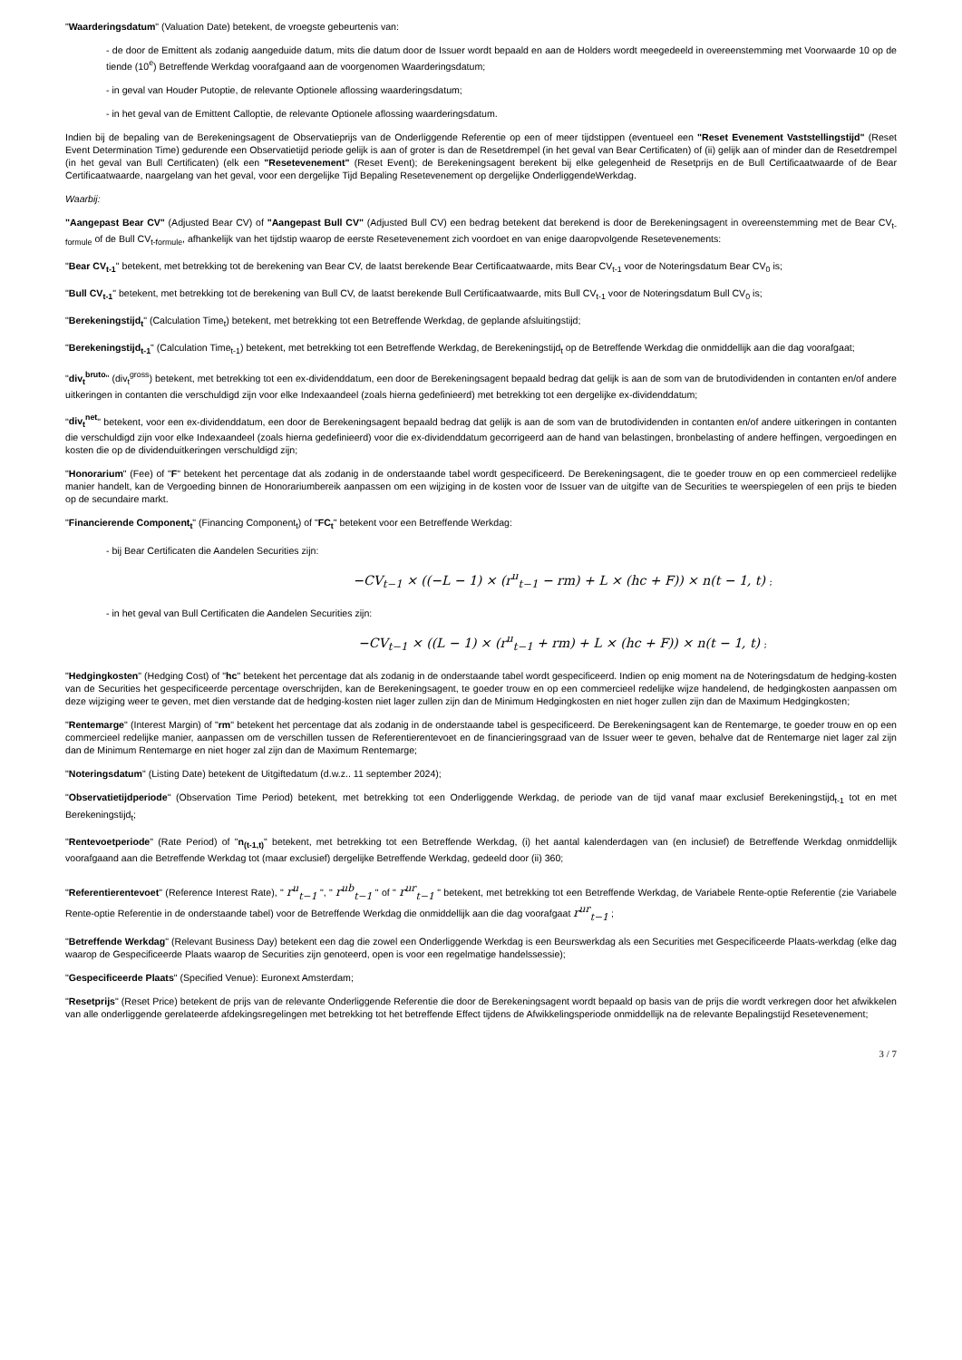"Waarderingsdatum" (Valuation Date) betekent, de vroegste gebeurtenis van:
- de door de Emittent als zodanig aangeduide datum, mits die datum door de Issuer wordt bepaald en aan de Holders wordt meegedeeld in overeenstemming met Voorwaarde 10 op de tiende (10<sup>e</sup>) Betreffende Werkdag voorafgaand aan de voorgenomen Waarderingsdatum;
- in geval van Houder Putoptie, de relevante Optionele aflossing waarderingsdatum;
- in het geval van de Emittent Calloptie, de relevante Optionele aflossing waarderingsdatum.
Indien bij de bepaling van de Berekeningsagent de Observatieprijs van de Onderliggende Referentie op een of meer tijdstippen (eventueel een "Reset Evenement Vaststellingstijd" (Reset Event Determination Time) gedurende een Observatietijd periode gelijk is aan of groter is dan de Resetdrempel (in het geval van Bear Certificaten) of (ii) gelijk aan of minder dan de Resetdrempel (in het geval van Bull Certificaten) (elk een "Resetevenement" (Reset Event); de Berekeningsagent berekent bij elke gelegenheid de Resetprijs en de Bull Certificaatwaarde of de Bear Certificaatwaarde, naargelang van het geval, voor een dergelijke Tijd Bepaling Resetevenement op dergelijke OnderliggendeWerkdag.
Waarbij:
"Aangepast Bear CV" (Adjusted Bear CV) of "Aangepast Bull CV" (Adjusted Bull CV) een bedrag betekent dat berekend is door de Berekeningsagent in overeenstemming met de Bear CV<sub>t-formule</sub> of de Bull CV<sub>t-formule</sub>, afhankelijk van het tijdstip waarop de eerste Resetevenement zich voordoet en van enige daaropvolgende Resetevenements:
"Bear CV<sub>t-1</sub>" betekent, met betrekking tot de berekening van Bear CV, de laatst berekende Bear Certificaatwaarde, mits Bear CV<sub>t-1</sub> voor de Noteringsdatum Bear CV<sub>0</sub> is;
"Bull CV<sub>t-1</sub>" betekent, met betrekking tot de berekening van Bull CV, de laatst berekende Bull Certificaatwaarde, mits Bull CV<sub>t-1</sub> voor de Noteringsdatum Bull CV<sub>0</sub> is;
"Berekeningstijd<sub>t</sub>" (Calculation Time<sub>t</sub>) betekent, met betrekking tot een Betreffende Werkdag, de geplande afsluitingstijd;
"Berekeningstijd<sub>t-1</sub>" (Calculation Time<sub>t-1</sub>) betekent, met betrekking tot een Betreffende Werkdag, de Berekeningstijd<sub>t</sub> op de Betreffende Werkdag die onmiddellijk aan die dag voorafgaat;
"div<sub>t</sub><sup>bruto</sup>" (div<sub>t</sub><sup>gross</sup>) betekent, met betrekking tot een ex-dividenddatum, een door de Berekeningsagent bepaald bedrag dat gelijk is aan de som van de brutodividenden in contanten en/of andere uitkeringen in contanten die verschuldigd zijn voor elke Indexaandeel (zoals hierna gedefinieerd) met betrekking tot een dergelijke ex-dividenddatum;
"div<sub>t</sub><sup>net</sup>" betekent, voor een ex-dividenddatum, een door de Berekeningsagent bepaald bedrag dat gelijk is aan de som van de brutodividenden in contanten en/of andere uitkeringen in contanten die verschuldigd zijn voor elke Indexaandeel (zoals hierna gedefinieerd) voor die ex-dividenddatum gecorrigeerd aan de hand van belastingen, bronbelasting of andere heffingen, vergoedingen en kosten die op de dividenduitkeringen verschuldigd zijn;
"Honorarium" (Fee) of "F" betekent het percentage dat als zodanig in de onderstaande tabel wordt gespecificeerd. De Berekeningsagent, die te goeder trouw en op een commercieel redelijke manier handelt, kan de Vergoeding binnen de Honorariumbereik aanpassen om een wijziging in de kosten voor de Issuer van de uitgifte van de Securities te weerspiegelen of een prijs te bieden op de secundaire markt.
"Financierende Component<sub>t</sub>" (Financing Component<sub>t</sub>) of "FC<sub>t</sub>" betekent voor een Betreffende Werkdag:
- bij Bear Certificaten die Aandelen Securities zijn:
−CV<sub>t−1</sub> × ((−L − 1) × (r<sup>u</sup><sub>t−1</sub> − rm) + L × (hc + F)) × n(t − 1, t) ;
- in het geval van Bull Certificaten die Aandelen Securities zijn:
−CV<sub>t−1</sub> × ((L − 1) × (r<sup>u</sup><sub>t−1</sub> + rm) + L × (hc + F)) × n(t − 1, t) ;
"Hedgingkosten" (Hedging Cost) of "hc" betekent het percentage dat als zodanig in de onderstaande tabel wordt gespecificeerd. Indien op enig moment na de Noteringsdatum de hedging-kosten van de Securities het gespecificeerde percentage overschrijden, kan de Berekeningsagent, te goeder trouw en op een commercieel redelijke wijze handelend, de hedgingkosten aanpassen om deze wijziging weer te geven, met dien verstande dat de hedging-kosten niet lager zullen zijn dan de Minimum Hedgingkosten en niet hoger zullen zijn dan de Maximum Hedgingkosten;
"Rentemarge" (Interest Margin) of "rm" betekent het percentage dat als zodanig in de onderstaande tabel is gespecificeerd. De Berekeningsagent kan de Rentemarge, te goeder trouw en op een commercieel redelijke manier, aanpassen om de verschillen tussen de Referentierentevoet en de financieringsgraad van de Issuer weer te geven, behalve dat de Rentemarge niet lager zal zijn dan de Minimum Rentemarge en niet hoger zal zijn dan de Maximum Rentemarge;
"Noteringsdatum" (Listing Date) betekent de Uitgiftedatum (d.w.z.. 11 september 2024);
"Observatietijdperiode" (Observation Time Period) betekent, met betrekking tot een Onderliggende Werkdag, de periode van de tijd vanaf maar exclusief Berekeningstijd<sub>t-1</sub> tot en met Berekeningstijd<sub>t</sub>;
"Rentevoetperiode" (Rate Period) of "n<sub>(t-1,t)</sub>" betekent, met betrekking tot een Betreffende Werkdag, (i) het aantal kalenderdagen van (en inclusief) de Betreffende Werkdag onmiddellijk voorafgaand aan die Betreffende Werkdag tot (maar exclusief) dergelijke Betreffende Werkdag, gedeeld door (ii) 360;
"Referentierentevoet" (Reference Interest Rate), " r<sup>u</sup><sub>t−1</sub> ", " r<sup>ub</sup><sub>t−1</sub> " of " r<sup>ur</sup><sub>t−1</sub> " betekent, met betrekking tot een Betreffende Werkdag, de Variabele Rente-optie Referentie (zie Variabele Rente-optie Referentie in de onderstaande tabel) voor de Betreffende Werkdag die onmiddellijk aan die dag voorafgaat r<sup>ur</sup><sub>t−1</sub> ;
"Betreffende Werkdag" (Relevant Business Day) betekent een dag die zowel een Onderliggende Werkdag is een Beurswerkdag als een Securities met Gespecificeerde Plaats-werkdag (elke dag waarop de Gespecificeerde Plaats waarop de Securities zijn genoteerd, open is voor een regelmatige handelssessie);
"Gespecificeerde Plaats" (Specified Venue): Euronext Amsterdam;
"Resetprijs" (Reset Price) betekent de prijs van de relevante Onderliggende Referentie die door de Berekeningsagent wordt bepaald op basis van de prijs die wordt verkregen door het afwikkelen van alle onderliggende gerelateerde afdekingsregelingen met betrekking tot het betreffende Effect tijdens de Afwikkelingsperiode onmiddellijk na de relevante Bepalingstijd Resetevenement;
3 / 7